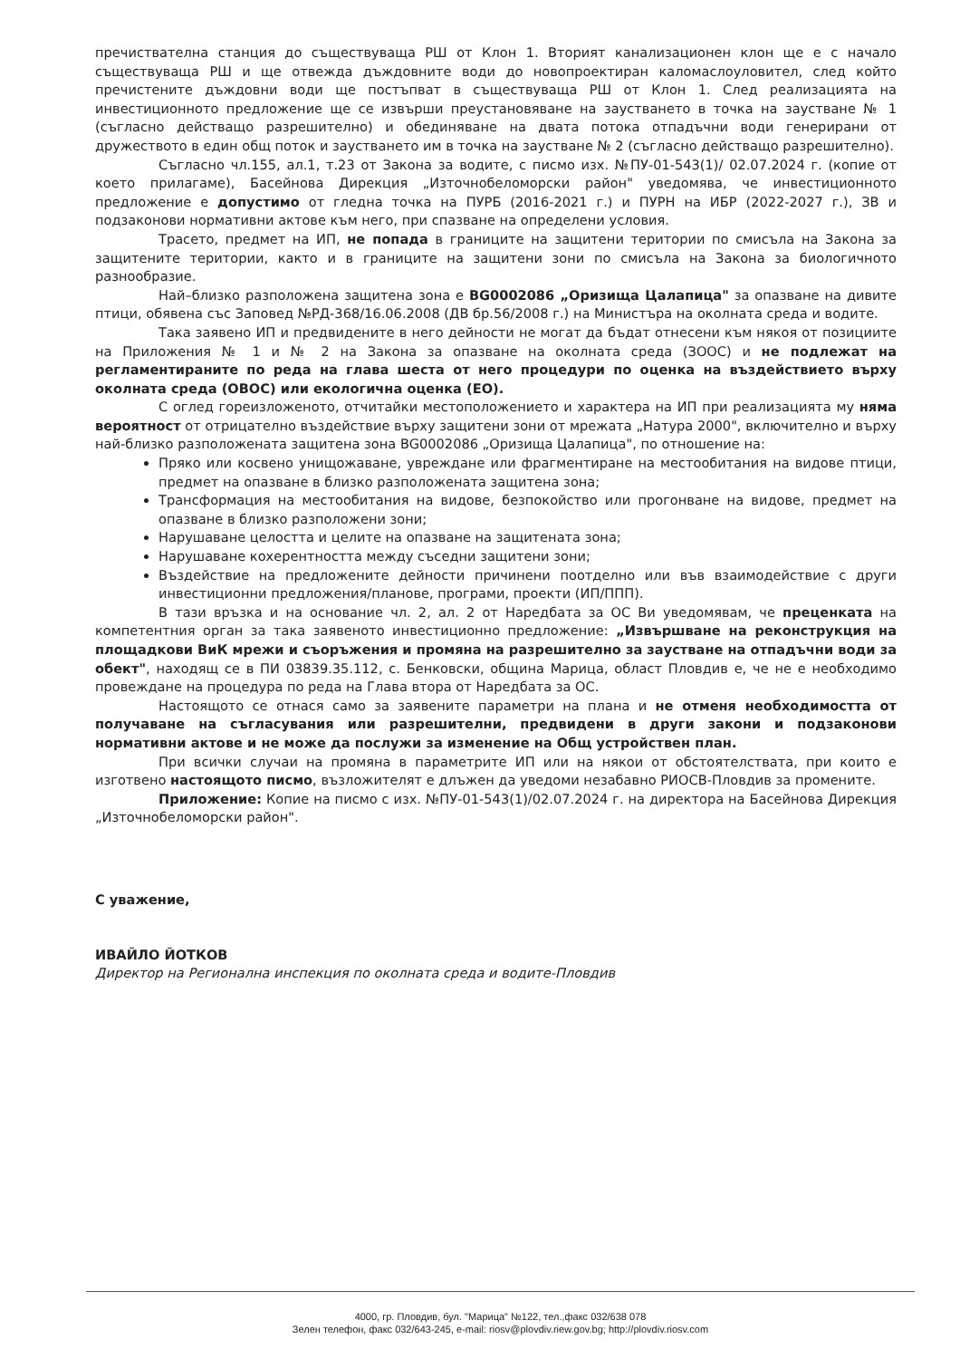пречиствателна станция до съществуваща РШ от Клон 1. Вторият канализационен клон ще е с начало съществуваща РШ и ще отвежда дъждовните води до новопроектиран каломаслоуловител, след който пречистените дъждовни води ще постъпват в съществуваща РШ от Клон 1. След реализацията на инвестиционното предложение ще се извърши преустановяване на заустването в точка на заустване № 1 (съгласно действащо разрешително) и обединяване на двата потока отпадъчни води генерирани от дружеството в един общ поток и заустването им в точка на заустване № 2 (съгласно действащо разрешително).
Съгласно чл.155, ал.1, т.23 от Закона за водите, с писмо изх. №ПУ-01-543(1)/ 02.07.2024 г. (копие от което прилагаме), Басейнова Дирекция „Източнобеломорски район" уведомява, че инвестиционното предложение е допустимо от гледна точка на ПУРБ (2016-2021 г.) и ПУРН на ИБР (2022-2027 г.), ЗВ и подзаконови нормативни актове към него, при спазване на определени условия.
Трасето, предмет на ИП, не попада в границите на защитени територии по смисъла на Закона за защитените територии, както и в границите на защитени зони по смисъла на Закона за биологичното разнообразие.
Най–близко разположена защитена зона е BG0002086 „Оризища Цалапица" за опазване на дивите птици, обявена със Заповед №РД-368/16.06.2008 (ДВ бр.56/2008 г.) на Министъра на околната среда и водите.
Така заявено ИП и предвидените в него дейности не могат да бъдат отнесени към някоя от позициите на Приложения № 1 и № 2 на Закона за опазване на околната среда (ЗООС) и не подлежат на регламентираните по реда на глава шеста от него процедури по оценка на въздействието върху околната среда (ОВОС) или екологична оценка (ЕО).
С оглед гореизложеното, отчитайки местоположението и характера на ИП при реализацията му няма вероятност от отрицателно въздействие върху защитени зони от мрежата „Натура 2000", включително и върху най-близко разположената защитена зона BG0002086 „Оризища Цалапица", по отношение на:
Пряко или косвено унищожаване, увреждане или фрагментиране на местообитания на видове птици, предмет на опазване в близко разположената защитена зона;
Трансформация на местообитания на видове, безпокойство или прогонване на видове, предмет на опазване в близко разположени зони;
Нарушаване целостта и целите на опазване на защитената зона;
Нарушаване кохерентността между съседни защитени зони;
Въздействие на предложените дейности причинени поотделно или във взаимодействие с други инвестиционни предложения/планове, програми, проекти (ИП/ППП).
В тази връзка и на основание чл. 2, ал. 2 от Наредбата за ОС Ви уведомявам, че преценката на компетентния орган за така заявеното инвестиционно предложение: „Извършване на реконструкция на площадкови ВиК мрежи и съоръжения и промяна на разрешително за заустване на отпадъчни води за обект", находящ се в ПИ 03839.35.112, с. Бенковски, община Марица, област Пловдив е, че не е необходимо провеждане на процедура по реда на Глава втора от Наредбата за ОС.
Настоящото се отнася само за заявените параметри на плана и не отменя необходимостта от получаване на съгласувания или разрешителни, предвидени в други закони и подзаконови нормативни актове и не може да послужи за изменение на Общ устройствен план.
При всички случаи на промяна в параметрите ИП или на някои от обстоятелствата, при които е изготвено настоящото писмо, възложителят е длъжен да уведоми незабавно РИОСВ-Пловдив за промените.
Приложение: Копие на писмо с изх. №ПУ-01-543(1)/02.07.2024 г. на директора на Басейнова Дирекция „Източнобеломорски район".
С уважение,
ИВАЙЛО ЙОТКОВ
Директор на Регионална инспекция по околната среда и водите-Пловдив
4000, гр. Пловдив, бул. "Марица" №122, тел.,факс 032/638 078
Зелен телефон, факс 032/643-245, e-mail: riosv@plovdiv.riew.gov.bg; http://plovdiv.riosv.com